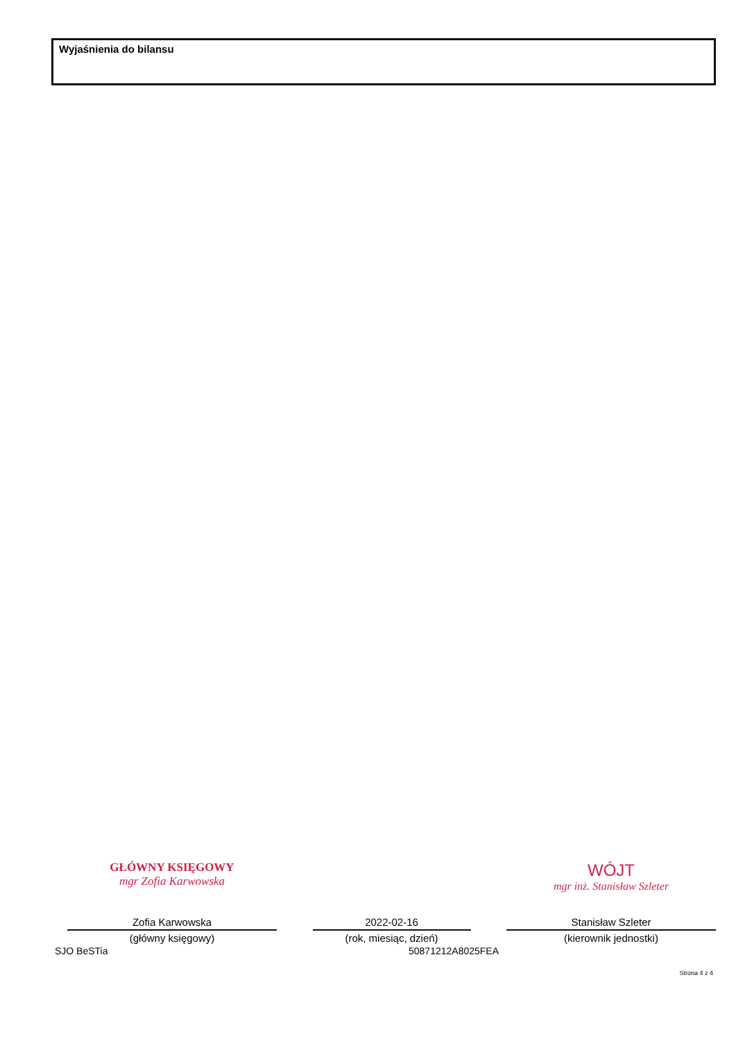Wyjaśnienia do bilansu
GŁÓWNY KSIĘGOWY
mgr Zofia Karwowska
Zofia Karwowska
(główny księgowy)
2022-02-16
(rok, miesiąc, dzień)
WÓJT
mgr inż. Stanisław Szleter
Stanisław Szleter
(kierownik jednostki)
SJO BeSTia 50871212A8025FEA
Strona 4 z 4